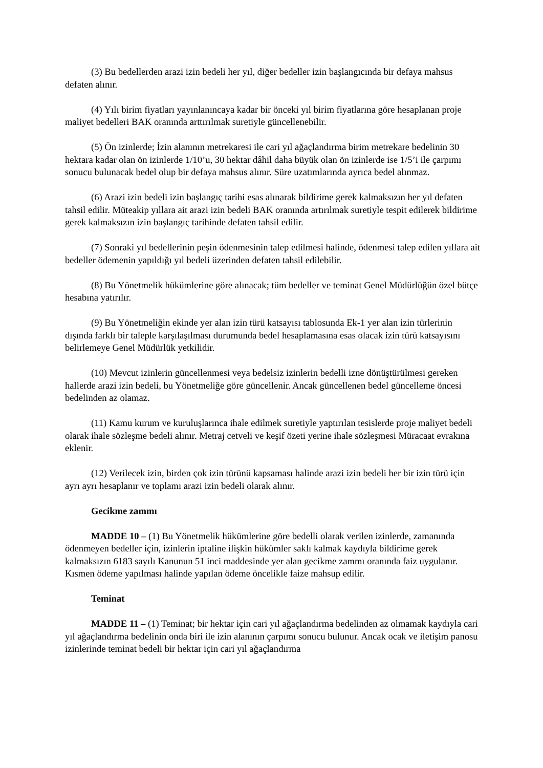(3) Bu bedellerden arazi izin bedeli her yıl, diğer bedeller izin başlangıcında bir defaya mahsus defaten alınır.
(4) Yılı birim fiyatları yayınlanıncaya kadar bir önceki yıl birim fiyatlarına göre hesaplanan proje maliyet bedelleri BAK oranında arttırılmak suretiyle güncellenebilir.
(5) Ön izinlerde; İzin alanının metrekaresi ile cari yıl ağaçlandırma birim metrekare bedelinin 30 hektara kadar olan ön izinlerde 1/10’u, 30 hektar dâhil daha büyük olan ön izinlerde ise 1/5’i ile çarpımı sonucu bulunacak bedel olup bir defaya mahsus alınır. Süre uzatımlarında ayrıca bedel alınmaz.
(6) Arazi izin bedeli izin başlangıç tarihi esas alınarak bildirime gerek kalmaksızın her yıl defaten tahsil edilir. Müteakip yıllara ait arazi izin bedeli BAK oranında artırılmak suretiyle tespit edilerek bildirime gerek kalmaksızın izin başlangıç tarihinde defaten tahsil edilir.
(7) Sonraki yıl bedellerinin peşin ödenmesinin talep edilmesi halinde, ödenmesi talep edilen yıllara ait bedeller ödemenin yapıldığı yıl bedeli üzerinden defaten tahsil edilebilir.
(8) Bu Yönetmelik hükümlerine göre alınacak; tüm bedeller ve teminat Genel Müdürlüğün özel bütçe hesabına yatırılır.
(9) Bu Yönetmeliğin ekinde yer alan izin türü katsayısı tablosunda Ek-1 yer alan izin türlerinin dışında farklı bir taleple karşılaşılması durumunda bedel hesaplamasına esas olacak izin türü katsayısını belirlemeye Genel Müdürlük yetkilidir.
(10) Mevcut izinlerin güncellenmesi veya bedelsiz izinlerin bedelli izne dönüştürülmesi gereken hallerde arazi izin bedeli, bu Yönetmeliğe göre güncellenir. Ancak güncellenen bedel güncelleme öncesi bedelinden az olamaz.
(11) Kamu kurum ve kuruluşlarınca ihale edilmek suretiyle yaptırılan tesislerde proje maliyet bedeli olarak ihale sözleşme bedeli alınır. Metraj cetveli ve keşif özeti yerine ihale sözleşmesi Müracaat evrakına eklenir.
(12) Verilecek izin, birden çok izin türünü kapsaması halinde arazi izin bedeli her bir izin türü için ayrı ayrı hesaplanır ve toplamı arazi izin bedeli olarak alınır.
Gecikme zammı
MADDE 10 – (1) Bu Yönetmelik hükümlerine göre bedelli olarak verilen izinlerde, zamanında ödenmeyen bedeller için, izinlerin iptaline ilişkin hükümler saklı kalmak kaydıyla bildirime gerek kalmaksızın 6183 sayılı Kanunun 51 inci maddesinde yer alan gecikme zammı oranında faiz uygulanır. Kısmen ödeme yapılması halinde yapılan ödeme öncelikle faize mahsup edilir.
Teminat
MADDE 11 – (1) Teminat; bir hektar için cari yıl ağaçlandırma bedelinden az olmamak kaydıyla cari yıl ağaçlandırma bedelinin onda biri ile izin alanının çarpımı sonucu bulunur. Ancak ocak ve iletişim panosu izinlerinde teminat bedeli bir hektar için cari yıl ağaçlandırma